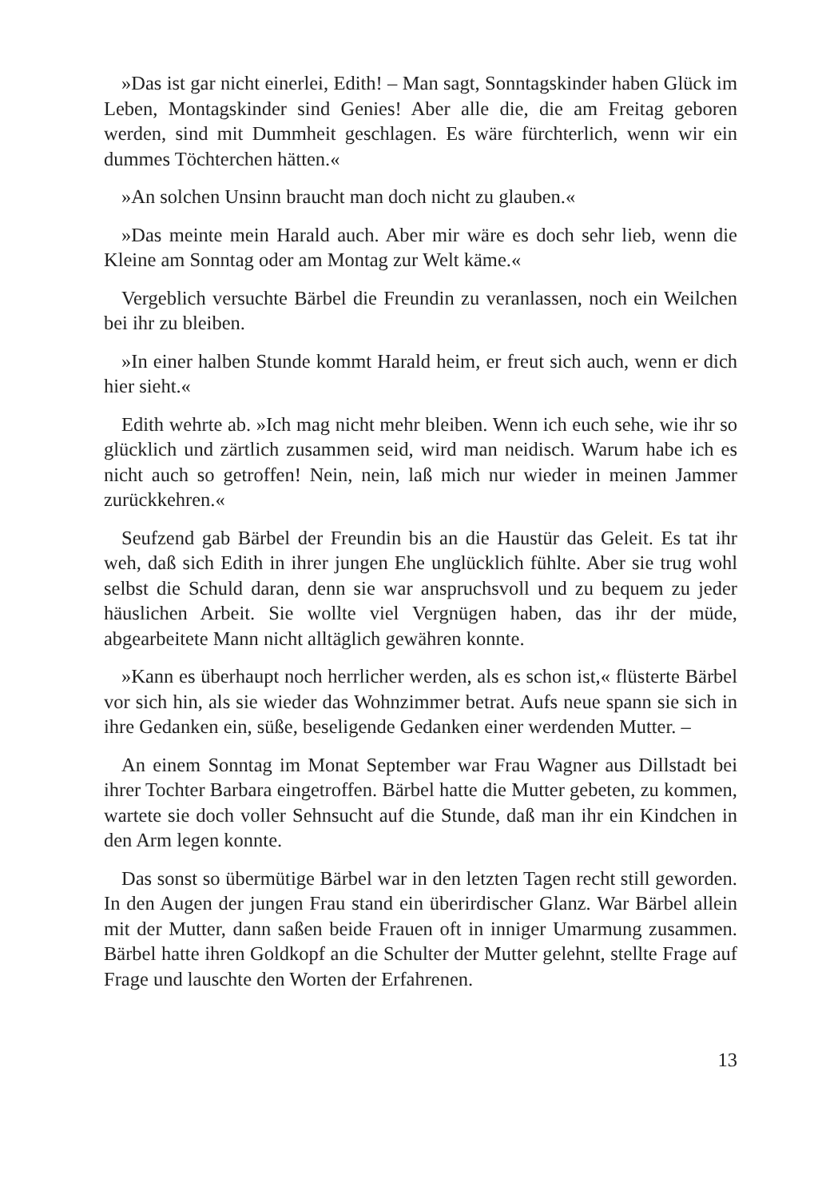»Das ist gar nicht einerlei, Edith! – Man sagt, Sonntagskinder haben Glück im Leben, Montagskinder sind Genies! Aber alle die, die am Freitag geboren werden, sind mit Dummheit geschlagen. Es wäre fürchterlich, wenn wir ein dummes Töchterchen hätten.«
»An solchen Unsinn braucht man doch nicht zu glauben.«
»Das meinte mein Harald auch. Aber mir wäre es doch sehr lieb, wenn die Kleine am Sonntag oder am Montag zur Welt käme.«
Vergeblich versuchte Bärbel die Freundin zu veranlassen, noch ein Weilchen bei ihr zu bleiben.
»In einer halben Stunde kommt Harald heim, er freut sich auch, wenn er dich hier sieht.«
Edith wehrte ab. »Ich mag nicht mehr bleiben. Wenn ich euch sehe, wie ihr so glücklich und zärtlich zusammen seid, wird man neidisch. Warum habe ich es nicht auch so getroffen! Nein, nein, laß mich nur wieder in meinen Jammer zurückkehren.«
Seufzend gab Bärbel der Freundin bis an die Haustür das Geleit. Es tat ihr weh, daß sich Edith in ihrer jungen Ehe unglücklich fühlte. Aber sie trug wohl selbst die Schuld daran, denn sie war anspruchsvoll und zu bequem zu jeder häuslichen Arbeit. Sie wollte viel Vergnügen haben, das ihr der müde, abgearbeitete Mann nicht alltäglich gewähren konnte.
»Kann es überhaupt noch herrlicher werden, als es schon ist,« flüsterte Bärbel vor sich hin, als sie wieder das Wohnzimmer betrat. Aufs neue spann sie sich in ihre Gedanken ein, süße, beseligende Gedanken einer werdenden Mutter. –
An einem Sonntag im Monat September war Frau Wagner aus Dillstadt bei ihrer Tochter Barbara eingetroffen. Bärbel hatte die Mutter gebeten, zu kommen, wartete sie doch voller Sehnsucht auf die Stunde, daß man ihr ein Kindchen in den Arm legen konnte.
Das sonst so übermütige Bärbel war in den letzten Tagen recht still geworden. In den Augen der jungen Frau stand ein überirdischer Glanz. War Bärbel allein mit der Mutter, dann saßen beide Frauen oft in inniger Umarmung zusammen. Bärbel hatte ihren Goldkopf an die Schulter der Mutter gelehnt, stellte Frage auf Frage und lauschte den Worten der Erfahrenen.
13